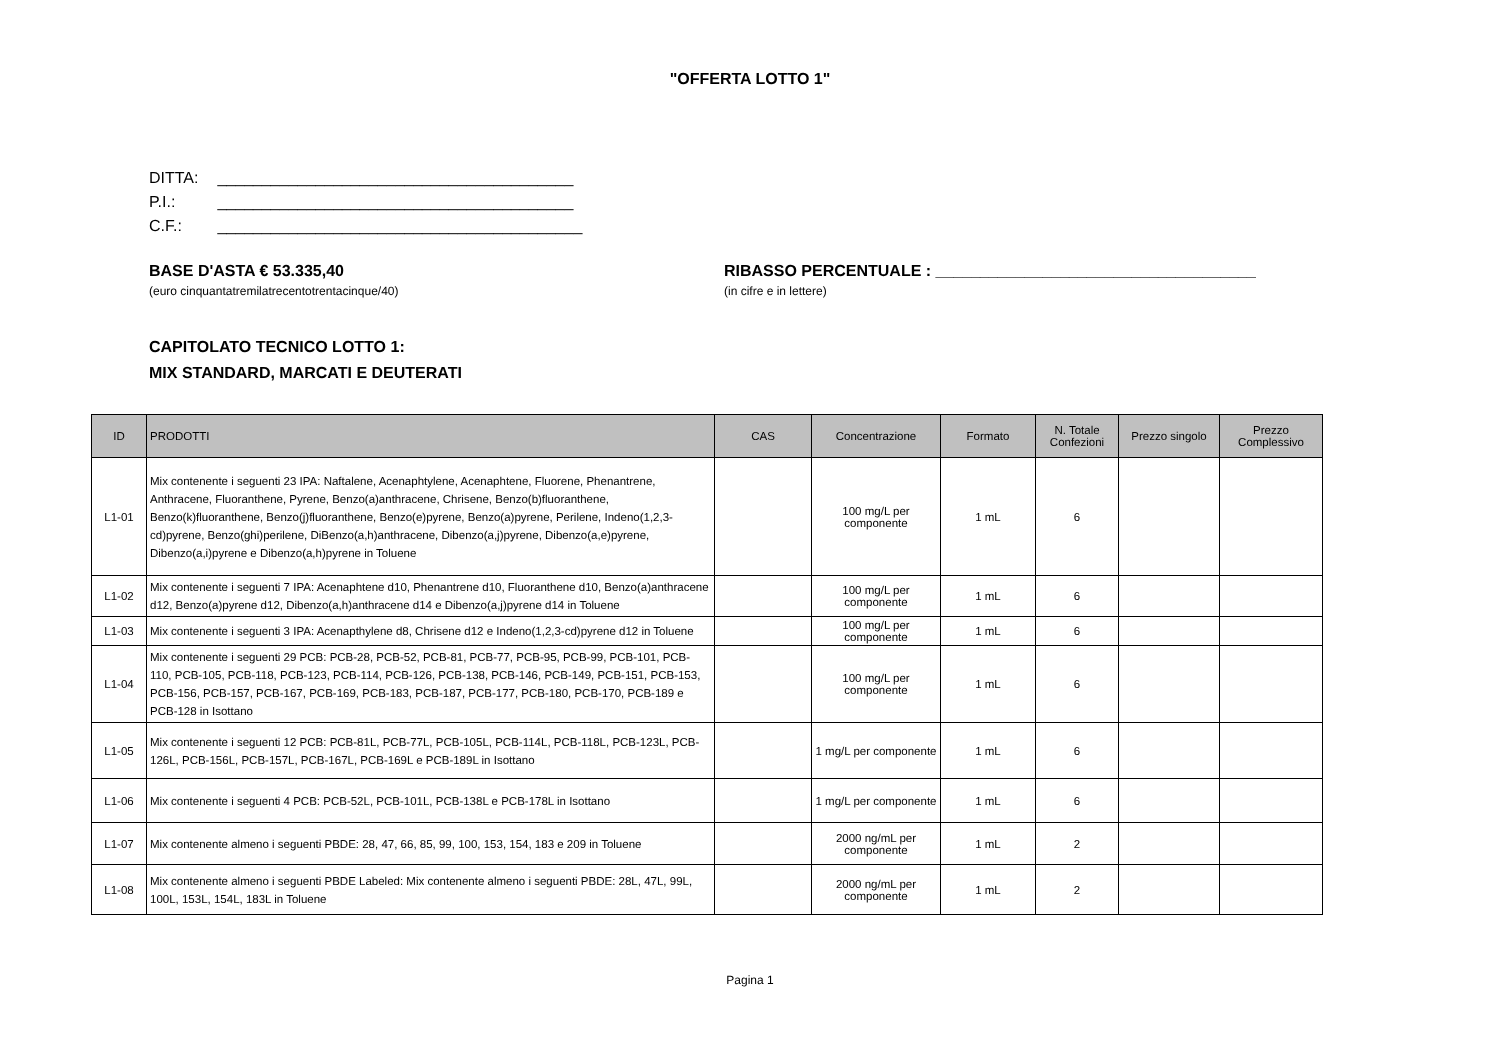"OFFERTA LOTTO 1"
DITTA: ________________________________________
P.I.: ________________________________________
C.F.: _________________________________________
BASE D'ASTA € 53.335,40
(euro cinquantatremilatrecentotrentacinque/40)
RIBASSO PERCENTUALE : ____________________________________
(in cifre e in lettere)
CAPITOLATO TECNICO LOTTO 1:
MIX STANDARD, MARCATI E DEUTERATI
| ID | PRODOTTI | CAS | Concentrazione | Formato | N. Totale Confezioni | Prezzo singolo | Prezzo Complessivo |
| --- | --- | --- | --- | --- | --- | --- | --- |
| L1-01 | Mix contenente i seguenti 23 IPA: Naftalene, Acenaphtylene, Acenaphtene, Fluorene, Phenantrene, Anthracene, Fluoranthene, Pyrene, Benzo(a)anthracene, Chrisene, Benzo(b)fluoranthene, Benzo(k)fluoranthene, Benzo(j)fluoranthene, Benzo(e)pyrene, Benzo(a)pyrene, Perilene, Indeno(1,2,3-cd)pyrene, Benzo(ghi)perilene, DiBenzo(a,h)anthracene, Dibenzo(a,j)pyrene, Dibenzo(a,e)pyrene, Dibenzo(a,i)pyrene e Dibenzo(a,h)pyrene in Toluene | | 100 mg/L per componente | 1 mL | 6 | | |
| L1-02 | Mix contenente i seguenti 7 IPA: Acenaphtene d10, Phenantrene d10, Fluoranthene d10, Benzo(a)anthracene d12, Benzo(a)pyrene d12, Dibenzo(a,h)anthracene d14 e Dibenzo(a,j)pyrene d14 in Toluene | | 100 mg/L per componente | 1 mL | 6 | | |
| L1-03 | Mix contenente i seguenti 3 IPA: Acenapthylene d8, Chrisene d12 e Indeno(1,2,3-cd)pyrene d12 in Toluene | | 100 mg/L per componente | 1 mL | 6 | | |
| L1-04 | Mix contenente i seguenti 29 PCB: PCB-28, PCB-52, PCB-81, PCB-77, PCB-95, PCB-99, PCB-101, PCB-110, PCB-105, PCB-118, PCB-123, PCB-114, PCB-126, PCB-138, PCB-146, PCB-149, PCB-151, PCB-153, PCB-156, PCB-157, PCB-167, PCB-169, PCB-183, PCB-187, PCB-177, PCB-180, PCB-170, PCB-189 e PCB-128 in Isottano | | 100 mg/L per componente | 1 mL | 6 | | |
| L1-05 | Mix contenente i seguenti 12 PCB: PCB-81L, PCB-77L, PCB-105L, PCB-114L, PCB-118L, PCB-123L, PCB-126L, PCB-156L, PCB-157L, PCB-167L, PCB-169L e PCB-189L in Isottano | | 1 mg/L per componente | 1 mL | 6 | | |
| L1-06 | Mix contenente i seguenti 4 PCB: PCB-52L, PCB-101L, PCB-138L e PCB-178L in Isottano | | 1 mg/L per componente | 1 mL | 6 | | |
| L1-07 | Mix contenente almeno i seguenti PBDE: 28, 47, 66, 85, 99, 100, 153, 154, 183 e 209 in Toluene | | 2000 ng/mL per componente | 1 mL | 2 | | |
| L1-08 | Mix contenente almeno i seguenti PBDE Labeled: Mix contenente almeno i seguenti PBDE: 28L, 47L, 99L, 100L, 153L, 154L, 183L in Toluene | | 2000 ng/mL per componente | 1 mL | 2 | | |
Pagina 1